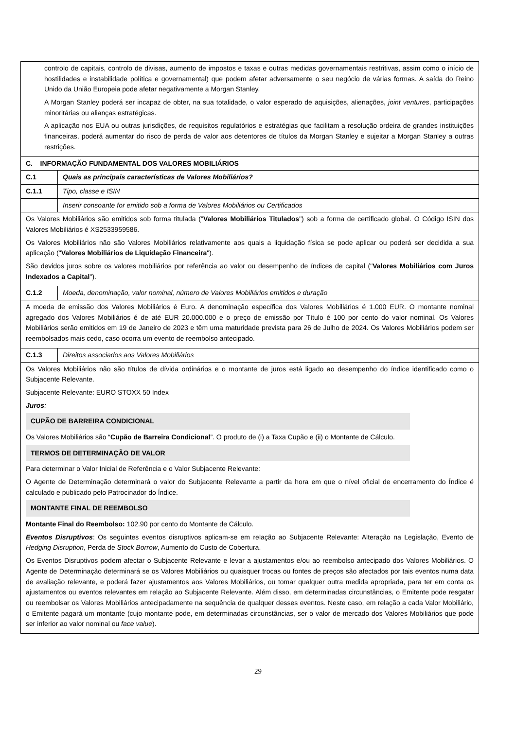| controlo de capitais, controlo de divisas, aumento de impostos e taxas e outras medidas governamentais restritivas, assim como o início de hostilidades e instabilidade política e governamental) que podem afetar adversamente o seu negócio de várias formas. A saída do Reino Unido da União Europeia pode afetar negativamente a Morgan Stanley. A Morgan Stanley poderá ser incapaz de obter, na sua totalidade, o valor esperado de aquisições, alienações, joint ventures , participações minoritárias ou alianças estratégicas. A aplicação nos EUA ou outras jurisdições, de requisitos regulatórios e estratégias que facilitam a resolução ordeira de grandes instituições financeiras, poderá aumentar do risco de perda de valor aos detentores de títulos da Morgan Stanley e sujeitar a Morgan Stanley a outras restrições. | |
| C. INFORMAÇÃO FUNDAMENTAL DOS VALORES MOBILIÁRIOS | |
| C.1 | Quais as principais características de Valores Mobiliários? |
| C.1.1 | Tipo, classe e ISIN |
| | Inserir consoante for emitido sob a forma de Valores Mobiliários ou Certificados |
| Os Valores Mobiliários são emitidos sob forma titulada (" Valores Mobiliários Titulados ") sob a forma de certificado global. O Código ISIN dos Valores Mobiliários é XS2533959586. Os Valores Mobiliários não são Valores Mobiliários relativamente aos quais a liquidação física se pode aplicar ou poderá ser decidida a sua aplicação (" Valores Mobiliários de Liquidação Financeira "). São devidos juros sobre os valores mobiliários por referência ao valor ou desempenho de índices de capital (" Valores Mobiliários com Juros Indexados a Capital "). | |
| C.1.2 | Moeda, denominação, valor nominal, número de Valores Mobiliários emitidos e duração |
| A moeda de emissão dos Valores Mobiliários é Euro. A denominação específica dos Valores Mobiliários é 1.000 EUR. O montante nominal agregado dos Valores Mobiliários é de até EUR 20.000.000 e o preço de emissão por Título é 100 por cento do valor nominal. Os Valores Mobiliários serão emitidos em 19 de Janeiro de 2023 e têm uma maturidade prevista para 26 de Julho de 2024. Os Valores Mobiliários podem ser reembolsados mais cedo, caso ocorra um evento de reembolso antecipado. | |
| C.1.3 | Direitos associados aos Valores Mobiliários |
| Os Valores Mobiliários não são títulos de dívida ordinários e o montante de juros está ligado ao desempenho do índice identificado como o Subjacente Relevante. Subjacente Relevante: EURO STOXX 50 Index Juros : CUPÃO DE BARREIRA CONDICIONAL Os Valores Mobiliários são “ Cupão de Barreira Condicional ”. O produto de (i) a Taxa Cupão e (ii) o Montante de Cálculo. TERMOS DE DETERMINAÇÃO DE VALOR Para determinar o Valor Inicial de Referência e o Valor Subjacente Relevante: O Agente de Determinação determinará o valor do Subjacente Relevante a partir da hora em que o nível oficial de encerramento do Índice é calculado e publicado pelo Patrocinador do Índice. MONTANTE FINAL DE REEMBOLSO Montante Final do Reembolso: 102.90 por cento do Montante de Cálculo. Eventos Disruptivos : Os seguintes eventos disruptivos aplicam-se em relação ao Subjacente Relevante: Alteração na Legislação, Evento de Hedging Disruption , Perda de Stock Borrow , Aumento do Custo de Cobertura. Os Eventos Disruptivos podem afectar o Subjacente Relevante e levar a ajustamentos e/ou ao reembolso antecipado dos Valores Mobiliários. O Agente de Determinação determinará se os Valores Mobiliários ou quaisquer trocas ou fontes de preços são afectados por tais eventos numa data de avaliação relevante, e poderá fazer ajustamentos aos Valores Mobiliários, ou tomar qualquer outra medida apropriada, para ter em conta os ajustamentos ou eventos relevantes em relação ao Subjacente Relevante. Além disso, em determinadas circunstâncias, o Emitente pode resgatar ou reembolsar os Valores Mobiliários antecipadamente na sequência de qualquer desses eventos. Neste caso, em relação a cada Valor Mobiliário, o Emitente pagará um montante (cujo montante pode, em determinadas circunstâncias, ser o valor de mercado dos Valores Mobiliários que pode ser inferior ao valor nominal ou face value ). | |
29